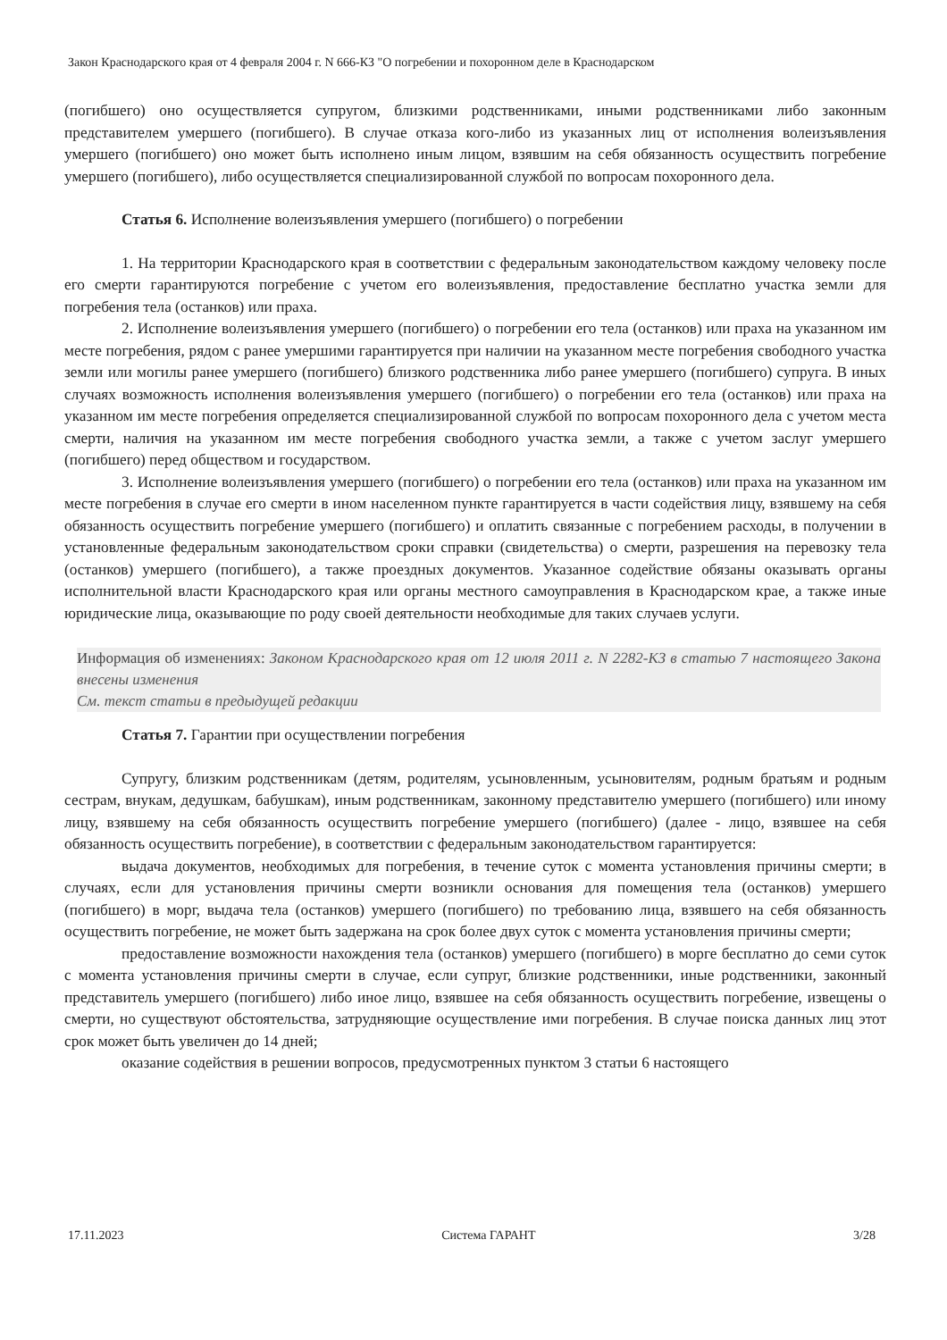Закон Краснодарского края от 4 февраля 2004 г. N 666-КЗ "О погребении и похоронном деле в Краснодарском
(погибшего) оно осуществляется супругом, близкими родственниками, иными родственниками либо законным представителем умершего (погибшего). В случае отказа кого-либо из указанных лиц от исполнения волеизъявления умершего (погибшего) оно может быть исполнено иным лицом, взявшим на себя обязанность осуществить погребение умершего (погибшего), либо осуществляется специализированной службой по вопросам похоронного дела.
Статья 6. Исполнение волеизъявления умершего (погибшего) о погребении
1. На территории Краснодарского края в соответствии с федеральным законодательством каждому человеку после его смерти гарантируются погребение с учетом его волеизъявления, предоставление бесплатно участка земли для погребения тела (останков) или праха.
2. Исполнение волеизъявления умершего (погибшего) о погребении его тела (останков) или праха на указанном им месте погребения, рядом с ранее умершими гарантируется при наличии на указанном месте погребения свободного участка земли или могилы ранее умершего (погибшего) близкого родственника либо ранее умершего (погибшего) супруга. В иных случаях возможность исполнения волеизъявления умершего (погибшего) о погребении его тела (останков) или праха на указанном им месте погребения определяется специализированной службой по вопросам похоронного дела с учетом места смерти, наличия на указанном им месте погребения свободного участка земли, а также с учетом заслуг умершего (погибшего) перед обществом и государством.
3. Исполнение волеизъявления умершего (погибшего) о погребении его тела (останков) или праха на указанном им месте погребения в случае его смерти в ином населенном пункте гарантируется в части содействия лицу, взявшему на себя обязанность осуществить погребение умершего (погибшего) и оплатить связанные с погребением расходы, в получении в установленные федеральным законодательством сроки справки (свидетельства) о смерти, разрешения на перевозку тела (останков) умершего (погибшего), а также проездных документов. Указанное содействие обязаны оказывать органы исполнительной власти Краснодарского края или органы местного самоуправления в Краснодарском крае, а также иные юридические лица, оказывающие по роду своей деятельности необходимые для таких случаев услуги.
Информация об изменениях: Законом Краснодарского края от 12 июля 2011 г. N 2282-КЗ в статью 7 настоящего Закона внесены изменения
См. текст статьи в предыдущей редакции
Статья 7. Гарантии при осуществлении погребения
Супругу, близким родственникам (детям, родителям, усыновленным, усыновителям, родным братьям и родным сестрам, внукам, дедушкам, бабушкам), иным родственникам, законному представителю умершего (погибшего) или иному лицу, взявшему на себя обязанность осуществить погребение умершего (погибшего) (далее - лицо, взявшее на себя обязанность осуществить погребение), в соответствии с федеральным законодательством гарантируется:
выдача документов, необходимых для погребения, в течение суток с момента установления причины смерти; в случаях, если для установления причины смерти возникли основания для помещения тела (останков) умершего (погибшего) в морг, выдача тела (останков) умершего (погибшего) по требованию лица, взявшего на себя обязанность осуществить погребение, не может быть задержана на срок более двух суток с момента установления причины смерти;
предоставление возможности нахождения тела (останков) умершего (погибшего) в морге бесплатно до семи суток с момента установления причины смерти в случае, если супруг, близкие родственники, иные родственники, законный представитель умершего (погибшего) либо иное лицо, взявшее на себя обязанность осуществить погребение, извещены о смерти, но существуют обстоятельства, затрудняющие осуществление ими погребения. В случае поиска данных лиц этот срок может быть увеличен до 14 дней;
оказание содействия в решении вопросов, предусмотренных пунктом 3 статьи 6 настоящего
17.11.2023 Система ГАРАНТ 3/28